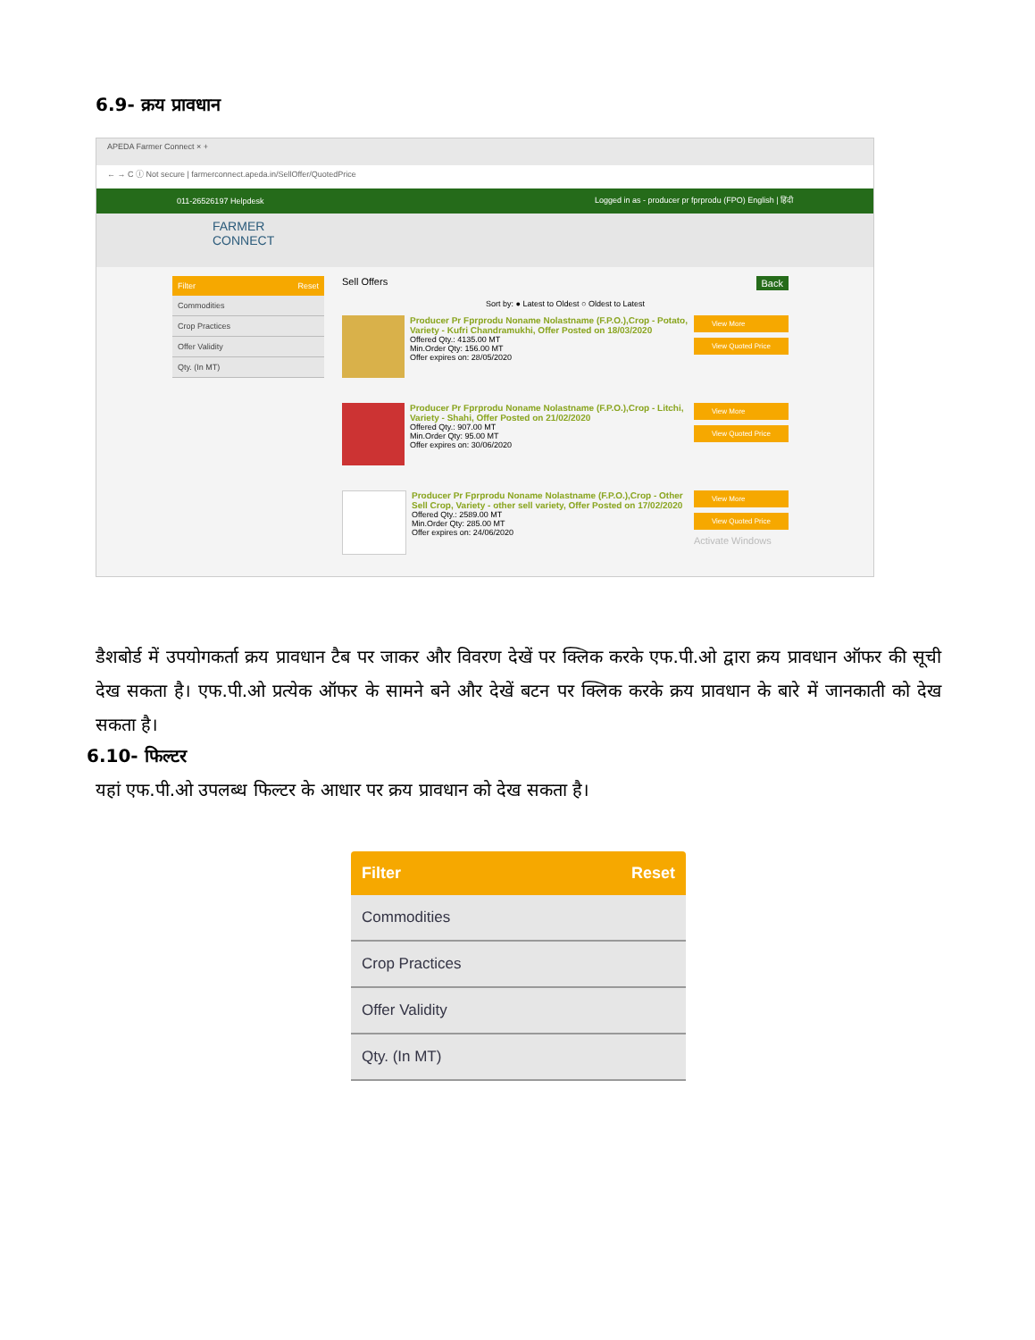6.9- क्रय प्रावधान
APEDA Farmer Connect × +
← → C ⓘ Not secure | farmerconnect.apeda.in/SellOffer/QuotedPrice
011-26526197 Helpdesk Logged in as - producer pr fprprodu (FPO) English | हिंदी
FARMER
CONNECT
Filter Reset
Commodities
Crop Practices
Offer Validity
Qty. (In MT)
Sell Offers Back
Sort by: ● Latest to Oldest ○ Oldest to Latest
Producer Pr Fprprodu Noname Nolastname (F.P.O.),Crop - Potato, Variety - Kufri Chandramukhi, Offer Posted on 18/03/2020
Offered Qty.: 4135.00 MT
Min.Order Qty: 156.00 MT
Offer expires on: 28/05/2020
View More
View Quoted Price
Producer Pr Fprprodu Noname Nolastname (F.P.O.),Crop - Litchi, Variety - Shahi, Offer Posted on 21/02/2020
Offered Qty.: 907.00 MT
Min.Order Qty: 95.00 MT
Offer expires on: 30/06/2020
View More
View Quoted Price
Producer Pr Fprprodu Noname Nolastname (F.P.O.),Crop - Other Sell Crop, Variety - other sell variety, Offer Posted on 17/02/2020
Offered Qty.: 2589.00 MT
Min.Order Qty: 285.00 MT
Offer expires on: 24/06/2020
View More
View Quoted Price
Activate Windows
डैशबोर्ड में उपयोगकर्ता क्रय प्रावधान टैब पर जाकर और विवरण देखें पर क्लिक करके एफ.पी.ओ द्वारा क्रय प्रावधान ऑफर की सूची देख सकता है। एफ.पी.ओ प्रत्येक ऑफर के सामने बने और देखें बटन पर क्लिक करके क्रय प्रावधान के बारे में जानकाती को देख सकता है।
6.10- फिल्टर
यहां एफ.पी.ओ उपलब्ध फिल्टर के आधार पर क्रय प्रावधान को देख सकता है।
Filter Reset
Commodities
Crop Practices
Offer Validity
Qty. (In MT)